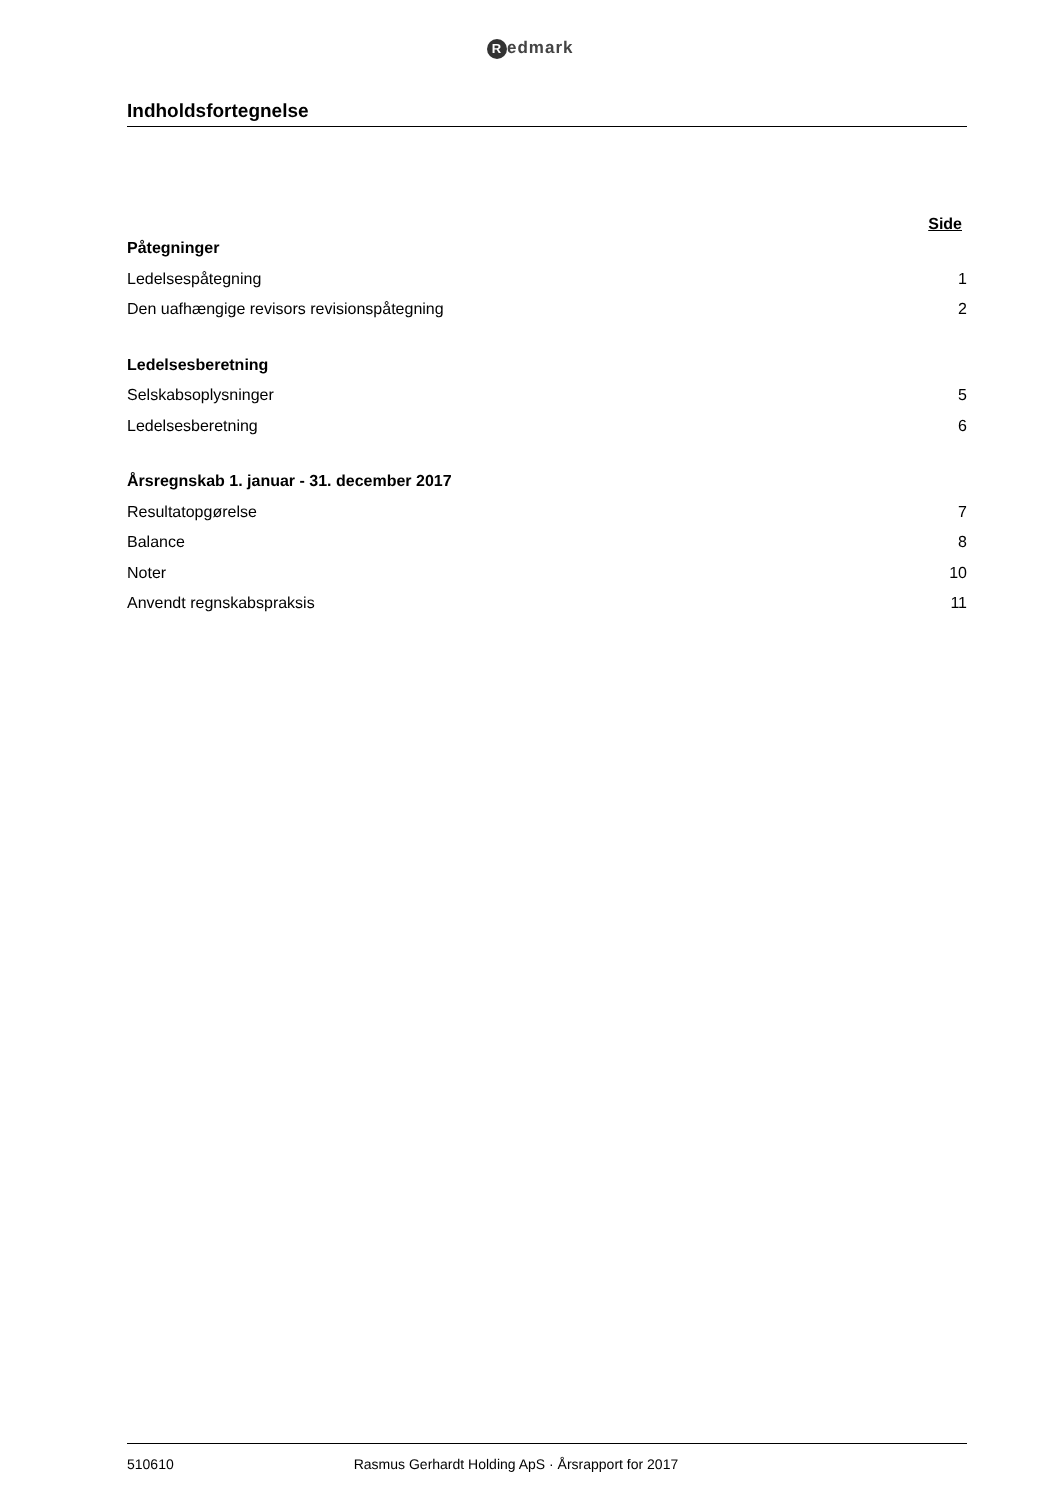Redmark
Indholdsfortegnelse
Side
Påtegninger
Ledelsespåtegning 1
Den uafhængige revisors revisionspåtegning 2
Ledelsesberetning
Selskabsoplysninger 5
Ledelsesberetning 6
Årsregnskab 1. januar - 31. december 2017
Resultatopgørelse 7
Balance 8
Noter 10
Anvendt regnskabspraksis 11
510610 Rasmus Gerhardt Holding ApS · Årsrapport for 2017